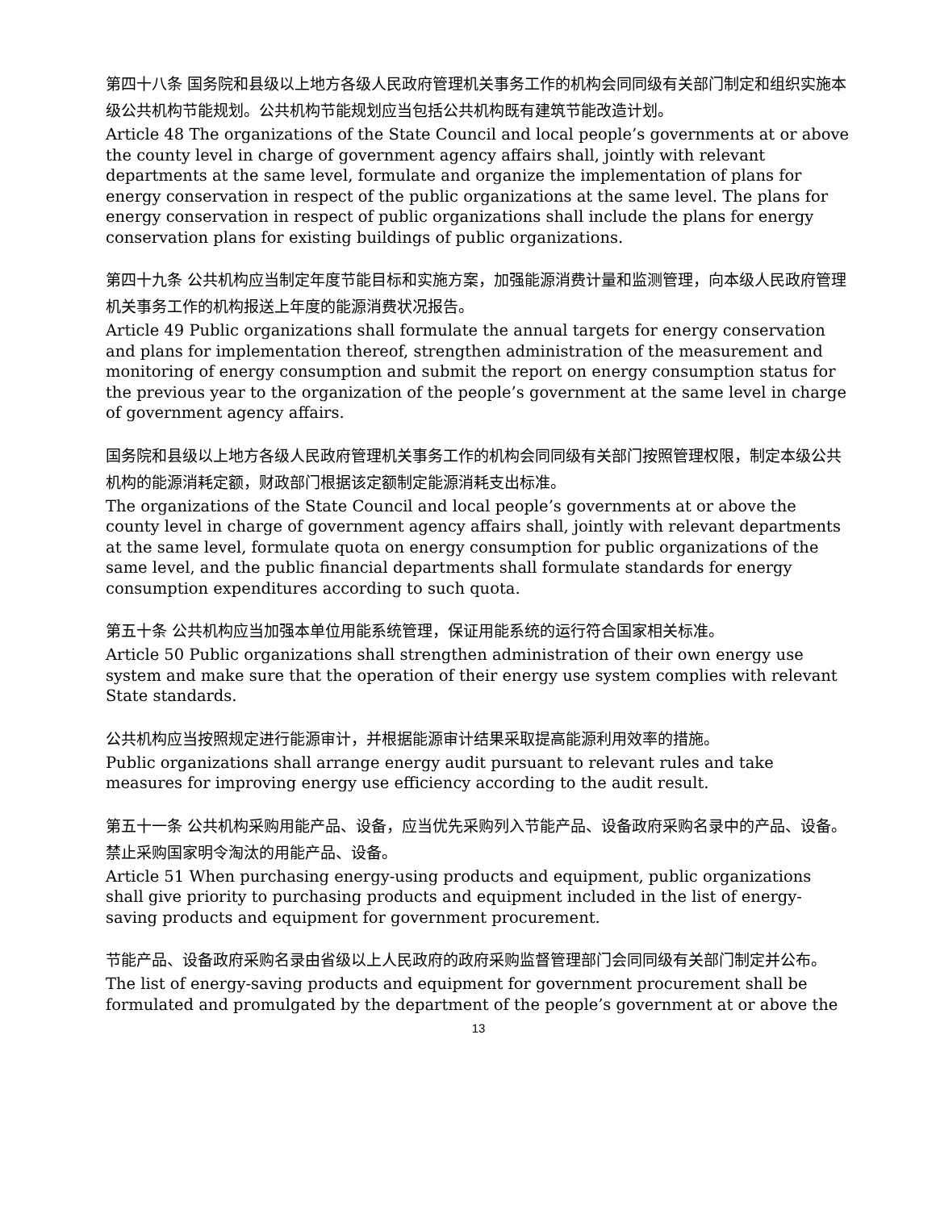第四十八条 国务院和县级以上地方各级人民政府管理机关事务工作的机构会同同级有关部门制定和组织实施本级公共机构节能规划。公共机构节能规划应当包括公共机构既有建筑节能改造计划。
Article 48 The organizations of the State Council and local people’s governments at or above the county level in charge of government agency affairs shall, jointly with relevant departments at the same level, formulate and organize the implementation of plans for energy conservation in respect of the public organizations at the same level. The plans for energy conservation in respect of public organizations shall include the plans for energy conservation plans for existing buildings of public organizations.
第四十九条 公共机构应当制定年度节能目标和实施方案，加强能源消费计量和监测管理，向本级人民政府管理机关事务工作的机构报送上年度的能源消费状况报告。
Article 49 Public organizations shall formulate the annual targets for energy conservation and plans for implementation thereof, strengthen administration of the measurement and monitoring of energy consumption and submit the report on energy consumption status for the previous year to the organization of the people’s government at the same level in charge of government agency affairs.
国务院和县级以上地方各级人民政府管理机关事务工作的机构会同同级有关部门按照管理权限，制定本级公共机构的能源消耗定额，财政部门根据该定额制定能源消耗支出标准。
The organizations of the State Council and local people’s governments at or above the county level in charge of government agency affairs shall, jointly with relevant departments at the same level, formulate quota on energy consumption for public organizations of the same level, and the public financial departments shall formulate standards for energy consumption expenditures according to such quota.
第五十条 公共机构应当加强本单位用能系统管理，保证用能系统的运行符合国家相关标准。
Article 50 Public organizations shall strengthen administration of their own energy use system and make sure that the operation of their energy use system complies with relevant State standards.
公共机构应当按照规定进行能源审计，并根据能源审计结果采取提高能源利用效率的措施。
Public organizations shall arrange energy audit pursuant to relevant rules and take measures for improving energy use efficiency according to the audit result.
第五十一条 公共机构采购用能产品、设备，应当优先采购列入节能产品、设备政府采购名录中的产品、设备。禁止采购国家明令淘汰的用能产品、设备。
Article 51 When purchasing energy-using products and equipment, public organizations shall give priority to purchasing products and equipment included in the list of energy-saving products and equipment for government procurement.
节能产品、设备政府采购名录由省级以上人民政府的政府采购监督管理部门会同同级有关部门制定并公布。
The list of energy-saving products and equipment for government procurement shall be formulated and promulgated by the department of the people’s government at or above the
13